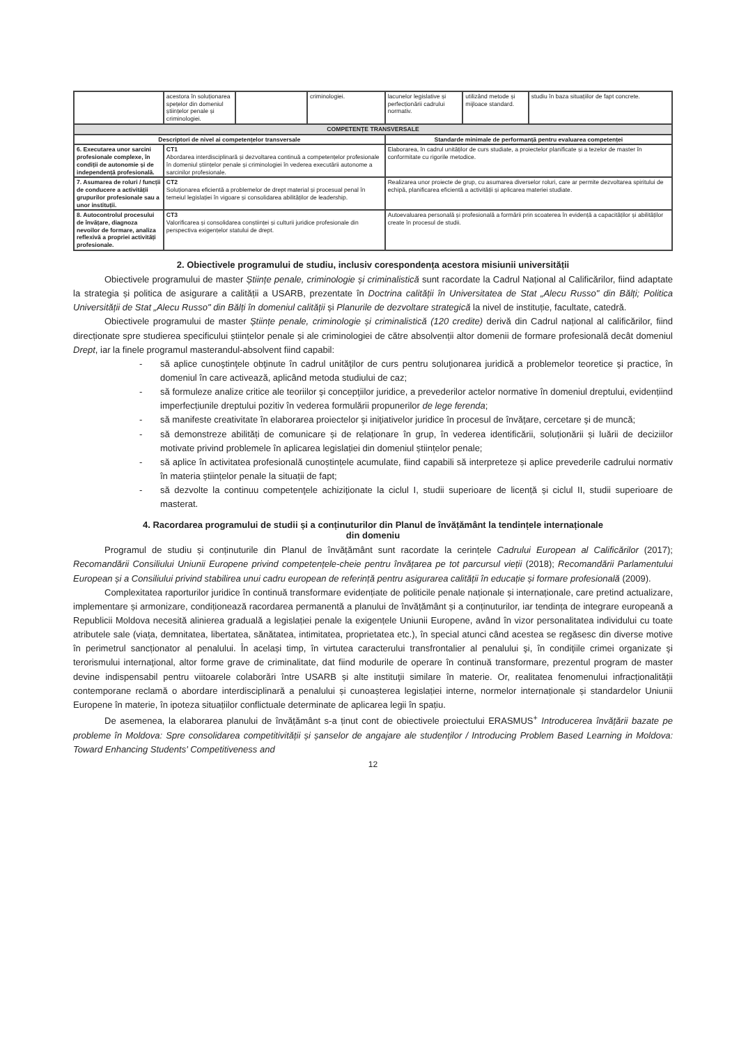| | acestora în soluționarea spețelor din domeniul științelor penale și criminologiei. | | criminologiei. | lacunelor legislative și perfecționării cadrului normativ. | utilizând metode și mijloace standard. | studiu în baza situațiilor de fapt concrete. |
| COMPETENȚE TRANSVERSALE | | | | | | |
| Descriptori de nivel ai competențelor transversale | | | | Standarde minimale de performanță pentru evaluarea competenței | | |
| 6. Executarea unor sarcini profesionale complexe, în condiții de autonomie și de independență profesională. | CT1 Abordarea interdisciplinară și dezvoltarea continuă a competențelor profesionale în domeniul științelor penale și criminologiei în vederea executării autonome a sarcinilor profesionale. | | | Elaborarea, în cadrul unităților de curs studiate, a proiectelor planificate și a tezelor de master în conformitate cu rigorile metodice. | | |
| 7. Asumarea de roluri / funcții de conducere a activității grupurilor profesionale sau a unor instituții. | CT2 Soluționarea eficientă a problemelor de drept material și procesual penal în temeiul legislației în vigoare și consolidarea abilităților de leadership. | | | Realizarea unor proiecte de grup, cu asumarea diverselor roluri, care ar permite dezvoltarea spiritului de echipă, planificarea eficientă a activității și aplicarea materiei studiate. | | |
| 8. Autocontrolul procesului de învățare, diagnoza nevoilor de formare, analiza reflexivă a propriei activități profesionale. | CT3 Valorificarea și consolidarea conștiinței și culturii juridice profesionale din perspectiva exigențelor statului de drept. | | | Autoevaluarea personală și profesională a formării prin scoaterea în evidență a capacităților și abilităților create în procesul de studii. | | |
2. Obiectivele programului de studiu, inclusiv corespondența acestora misiunii universității
Obiectivele programului de master Științe penale, criminologie și criminalistică sunt racordate la Cadrul Național al Calificărilor, fiind adaptate la strategia și politica de asigurare a calității a USARB, prezentate în Doctrina calității în Universitatea de Stat „Alecu Russo" din Bălți; Politica Universității de Stat „Alecu Russo" din Bălți în domeniul calității și Planurile de dezvoltare strategică la nivel de instituție, facultate, catedră.
Obiectivele programului de master Științe penale, criminologie și criminalistică (120 credite) derivă din Cadrul național al calificărilor, fiind direcționate spre studierea specificului științelor penale și ale criminologiei de către absolvenții altor domenii de formare profesională decât domeniul Drept, iar la finele programul masterandul-absolvent fiind capabil:
- să aplice cunoştinţele obţinute în cadrul unităţilor de curs pentru soluţionarea juridică a problemelor teoretice şi practice, în domeniul în care activează, aplicând metoda studiului de caz;
- să formuleze analize critice ale teoriilor şi concepţiilor juridice, a prevederilor actelor normative în domeniul dreptului, evidențiind imperfecțiunile dreptului pozitiv în vederea formulării propunerilor de lege ferenda;
- să manifeste creativitate în elaborarea proiectelor şi iniţiativelor juridice în procesul de învăţare, cercetare şi de muncă;
- să demonstreze abilități de comunicare și de relaționare în grup, în vederea identificării, soluționării și luării de deciziilor motivate privind problemele în aplicarea legislației din domeniul științelor penale;
- să aplice în activitatea profesională cunoștințele acumulate, fiind capabili să interpreteze și aplice prevederile cadrului normativ în materia științelor penale la situații de fapt;
- să dezvolte la continuu competenţele achiziţionate la ciclul I, studii superioare de licență și ciclul II, studii superioare de masterat.
4. Racordarea programului de studii și a conținuturilor din Planul de învățământ la tendințele internaționale
din domeniu
Programul de studiu și conținuturile din Planul de învățământ sunt racordate la cerințele Cadrului European al Calificărilor (2017); Recomandării Consiliului Uniunii Europene privind competențele-cheie pentru învățarea pe tot parcursul vieții (2018); Recomandării Parlamentului European și a Consiliului privind stabilirea unui cadru european de referință pentru asigurarea calității în educație și formare profesională (2009).
Complexitatea raporturilor juridice în continuă transformare evidențiate de politicile penale naționale și internaționale, care pretind actualizare, implementare și armonizare, condiționează racordarea permanentă a planului de învățământ și a conținuturilor, iar tendința de integrare europeană a Republicii Moldova necesită alinierea graduală a legislației penale la exigențele Uniunii Europene, având în vizor personalitatea individului cu toate atributele sale (viața, demnitatea, libertatea, sănătatea, intimitatea, proprietatea etc.), în special atunci când acestea se regăsesc din diverse motive în perimetrul sancționator al penalului. În același timp, în virtutea caracterului transfrontalier al penalului şi, în condiţiile crimei organizate şi terorismului internaţional, altor forme grave de criminalitate, dat fiind modurile de operare în continuă transformare, prezentul program de master devine indispensabil pentru viitoarele colaborări între USARB și alte instituţii similare în materie. Or, realitatea fenomenului infracționalității contemporane reclamă o abordare interdisciplinară a penalului și cunoașterea legislației interne, normelor internaționale și standardelor Uniunii Europene în materie, în ipoteza situațiilor conflictuale determinate de aplicarea legii în spațiu.
De asemenea, la elaborarea planului de învățământ s-a ținut cont de obiectivele proiectului ERASMUS<sup>+</sup> Introducerea învățării bazate pe probleme în Moldova: Spre consolidarea competitivității și șanselor de angajare ale studenților / Introducing Problem Based Learning in Moldova: Toward Enhancing Students' Competitiveness and
12